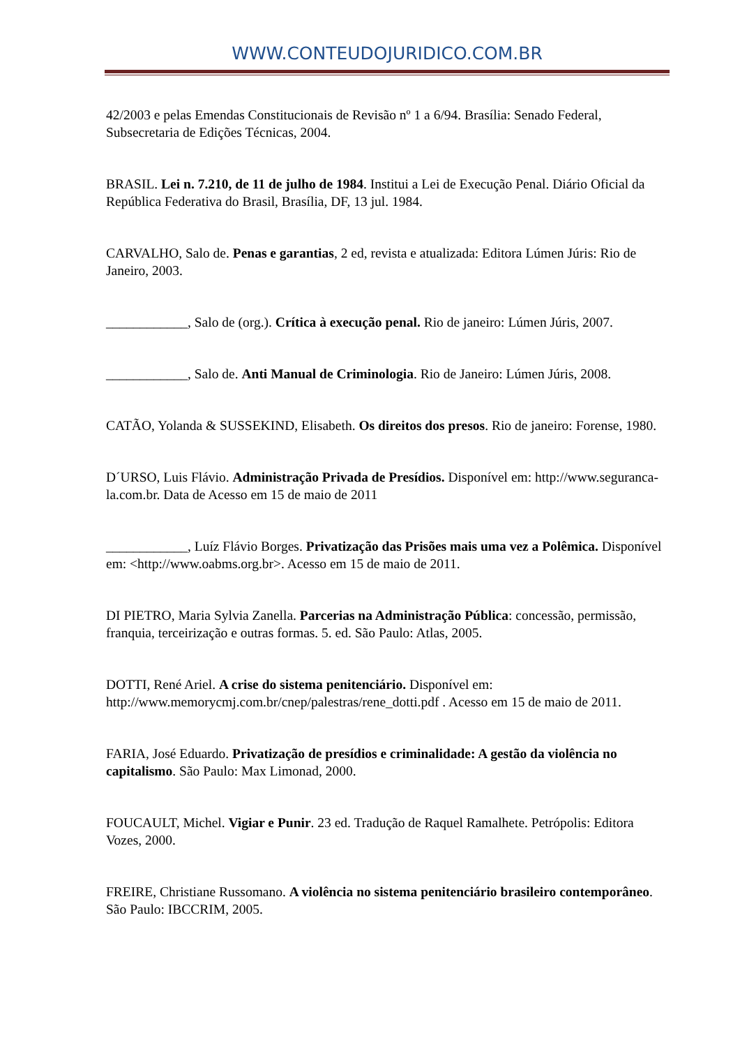WWW.CONTEUDOJURIDICO.COM.BR
42/2003 e pelas Emendas Constitucionais de Revisão nº 1 a 6/94. Brasília: Senado Federal, Subsecretaria de Edições Técnicas, 2004.
BRASIL. Lei n. 7.210, de 11 de julho de 1984. Institui a Lei de Execução Penal. Diário Oficial da República Federativa do Brasil, Brasília, DF, 13 jul. 1984.
CARVALHO, Salo de. Penas e garantias, 2 ed, revista e atualizada: Editora Lúmen Júris: Rio de Janeiro, 2003.
____________, Salo de (org.). Crítica à execução penal. Rio de janeiro: Lúmen Júris, 2007.
____________, Salo de. Anti Manual de Criminologia. Rio de Janeiro: Lúmen Júris, 2008.
CATÃO, Yolanda & SUSSEKIND, Elisabeth. Os direitos dos presos. Rio de janeiro: Forense, 1980.
D´URSO, Luis Flávio. Administração Privada de Presídios. Disponível em: http://www.seguranca-la.com.br. Data de Acesso em 15 de maio de 2011
____________, Luíz Flávio Borges. Privatização das Prisões mais uma vez a Polêmica. Disponível em: <http://www.oabms.org.br>. Acesso em 15 de maio de 2011.
DI PIETRO, Maria Sylvia Zanella. Parcerias na Administração Pública: concessão, permissão, franquia, terceirização e outras formas. 5. ed. São Paulo: Atlas, 2005.
DOTTI, René Ariel. A crise do sistema penitenciário. Disponível em: http://www.memorycmj.com.br/cnep/palestras/rene_dotti.pdf . Acesso em 15 de maio de 2011.
FARIA, José Eduardo. Privatização de presídios e criminalidade: A gestão da violência no capitalismo. São Paulo: Max Limonad, 2000.
FOUCAULT, Michel. Vigiar e Punir. 23 ed. Tradução de Raquel Ramalhete. Petrópolis: Editora Vozes, 2000.
FREIRE, Christiane Russomano. A violência no sistema penitenciário brasileiro contemporâneo. São Paulo: IBCCRIM, 2005.